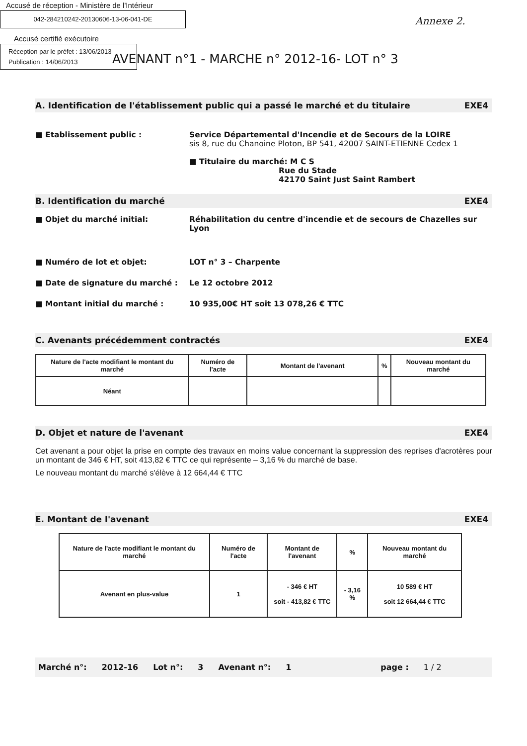Accusé de réception - Ministère de l'Intérieur
042-284210242-20130606-13-06-041-DE
Accusé certifié exécutoire
Réception par le préfet : 13/06/2013
Publication : 14/06/2013
Annexe 2.
AVENANT n°1 - MARCHE n° 2012-16- LOT n° 3
A. Identification de l'établissement public qui a passé le marché et du titulaire EXE4
■ Etablissement public : Service Départemental d'Incendie et de Secours de la LOIRE
sis 8, rue du Chanoine Ploton, BP 541, 42007 SAINT-ETIENNE Cedex 1
■ Titulaire du marché: M C S
Rue du Stade
42170 Saint Just Saint Rambert
B. Identification du marché EXE4
■ Objet du marché initial: Réhabilitation du centre d'incendie et de secours de Chazelles sur Lyon
■ Numéro de lot et objet: LOT n° 3 – Charpente
■ Date de signature du marché : Le 12 octobre 2012
■ Montant initial du marché : 10 935,00€ HT soit 13 078,26 € TTC
C. Avenants précédemment contractés EXE4
| Nature de l'acte modifiant le montant du marché | Numéro de l'acte | Montant de l'avenant | % | Nouveau montant du marché |
| --- | --- | --- | --- | --- |
| Néant | | | | |
D. Objet et nature de l'avenant EXE4
Cet avenant a pour objet la prise en compte des travaux en moins value concernant la suppression des reprises d'acrotères pour un montant de 346 € HT, soit 413,82 € TTC ce qui représente – 3,16 % du marché de base.
Le nouveau montant du marché s'élève à 12 664,44 € TTC
E. Montant de l'avenant EXE4
| Nature de l'acte modifiant le montant du marché | Numéro de l'acte | Montant de l'avenant | % | Nouveau montant du marché |
| --- | --- | --- | --- | --- |
| Avenant en plus-value | 1 | - 346 € HT soit - 413,82 € TTC | - 3,16 % | 10 589 € HT soit 12 664,44 € TTC |
Marché n°: 2012-16 Lot n°: 3 Avenant n°: 1 page : 1 / 2